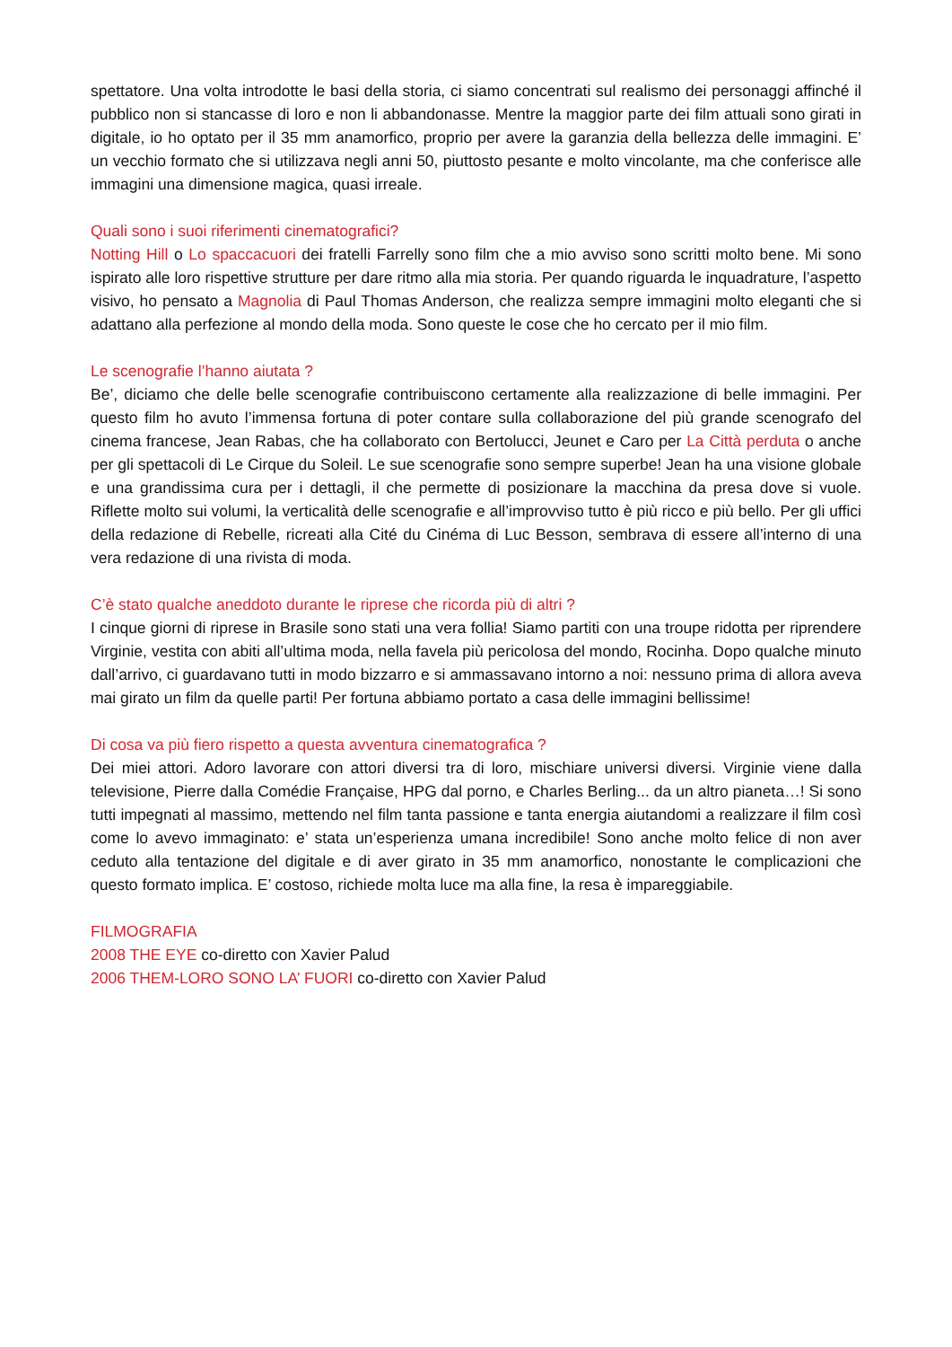spettatore. Una volta introdotte le basi della storia, ci siamo concentrati sul realismo dei personaggi affinché il pubblico non si stancasse di loro e non li abbandonasse. Mentre la maggior parte dei film attuali sono girati in digitale, io ho optato per il 35 mm anamorfico, proprio per avere la garanzia della bellezza delle immagini. E’ un vecchio formato che si utilizzava negli anni 50, piuttosto pesante e molto vincolante, ma che conferisce alle immagini una dimensione magica, quasi irreale.
Quali sono i suoi riferimenti cinematografici?
Notting Hill o Lo spaccacuori dei fratelli Farrelly sono film che a mio avviso sono scritti molto bene. Mi sono ispirato alle loro rispettive strutture per dare ritmo alla mia storia. Per quando riguarda le inquadrature, l’aspetto visivo, ho pensato a Magnolia di Paul Thomas Anderson, che realizza sempre immagini molto eleganti che si adattano alla perfezione al mondo della moda. Sono queste le cose che ho cercato per il mio film.
Le scenografie l’hanno aiutata ?
Be’, diciamo che delle belle scenografie contribuiscono certamente alla realizzazione di belle immagini. Per questo film ho avuto l’immensa fortuna di poter contare sulla collaborazione del più grande scenografo del cinema francese, Jean Rabas, che ha collaborato con Bertolucci, Jeunet e Caro per La Città perduta o anche per gli spettacoli di Le Cirque du Soleil. Le sue scenografie sono sempre superbe! Jean ha una visione globale e una grandissima cura per i dettagli, il che permette di posizionare la macchina da presa dove si vuole. Riflette molto sui volumi, la verticalità delle scenografie e all’improvviso tutto è più ricco e più bello. Per gli uffici della redazione di Rebelle, ricreati alla Cité du Cinéma di Luc Besson, sembrava di essere all’interno di una vera redazione di una rivista di moda.
C’è stato qualche aneddoto durante le riprese che ricorda più di altri ?
I cinque giorni di riprese in Brasile sono stati una vera follia! Siamo partiti con una troupe ridotta per riprendere Virginie, vestita con abiti all’ultima moda, nella favela più pericolosa del mondo, Rocinha. Dopo qualche minuto dall’arrivo, ci guardavano tutti in modo bizzarro e si ammassavano intorno a noi: nessuno prima di allora aveva mai girato un film da quelle parti! Per fortuna abbiamo portato a casa delle immagini bellissime!
Di cosa va più fiero rispetto a questa avventura cinematografica ?
Dei miei attori. Adoro lavorare con attori diversi tra di loro, mischiare universi diversi. Virginie viene dalla televisione, Pierre dalla Comédie Française, HPG dal porno, e Charles Berling... da un altro pianeta…! Si sono tutti impegnati al massimo, mettendo nel film tanta passione e tanta energia aiutandomi a realizzare il film così come lo avevo immaginato: e’ stata un’esperienza umana incredibile! Sono anche molto felice di non aver ceduto alla tentazione del digitale e di aver girato in 35 mm anamorfico, nonostante le complicazioni che questo formato implica. E’ costoso, richiede molta luce ma alla fine, la resa è impareggiabile.
FILMOGRAFIA
2008 THE EYE co-diretto con Xavier Palud
2006 THEM-LORO SONO LA’ FUORI co-diretto con Xavier Palud